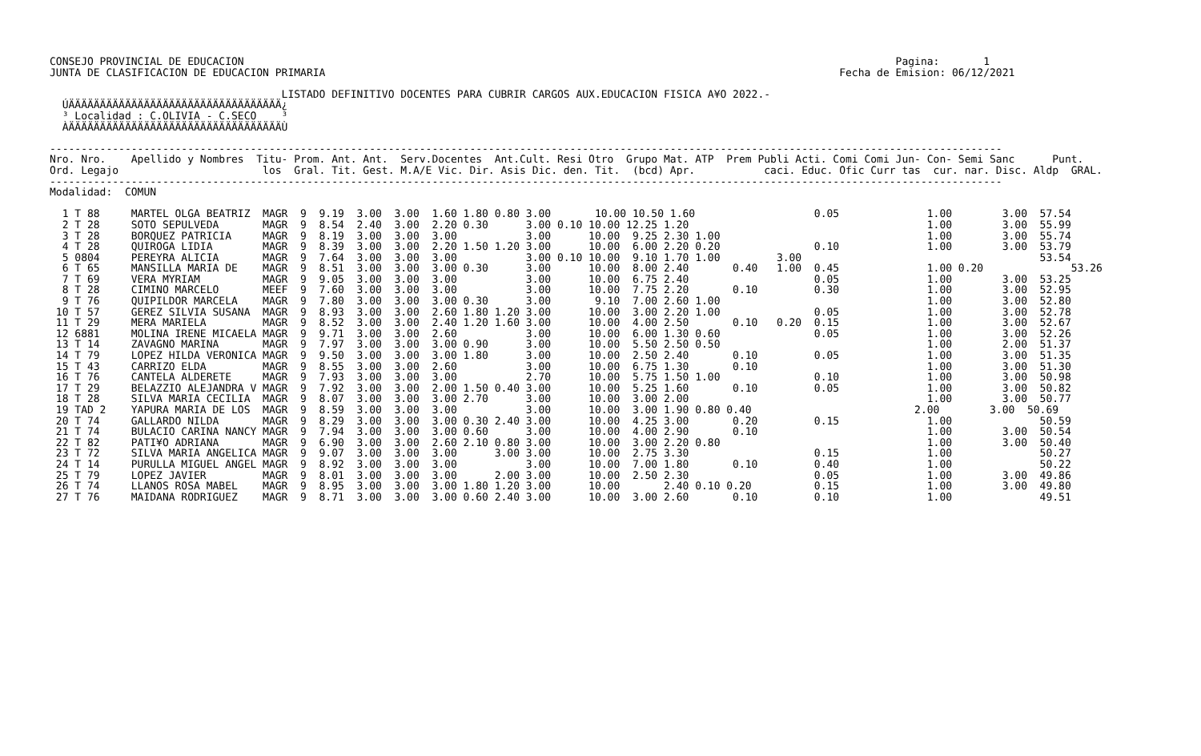CONSEJO PROVINCIAL DE EDUCACION                                                                                                        Pagina:       1
JUNTA DE CLASIFICACION DE EDUCACION PRIMARIA                                                                                  Fecha de Emision: 06/12/2021

                                     LISTADO DEFINITIVO DOCENTES PARA CUBRIR CARGOS AUX.EDUCACION FISICA A¥O 2022.-
  ÚÄÄÄÄÄÄÄÄÄÄÄÄÄÄÄÄÄÄÄÄÄÄÄÄÄÄÄÄÄÄÄÄÄÄ¿
  ³ Localidad : C.OLIVIA - C.SECO    ³
  ÀÄÄÄÄÄÄÄÄÄÄÄÄÄÄÄÄÄÄÄÄÄÄÄÄÄÄÄÄÄÄÄÄÄÄÙ

--------------------------------------------------------------------------------------------------------------------------------------------------------
Nro. Nro.    Apellido y Nombres  Titu- Prom. Ant. Ant.  Serv.Docentes  Ant.Cult. Resi Otro  Grupo Mat. ATP  Prem Publi Acti. Comi Comi Jun- Con- Semi Sanc      Punt.
Ord. Legajo                       los  Gral. Tit. Gest. M.A/E Vic. Dir. Asis Dic. den. Tit.  (bcd) Apr.           caci. Educ. Ofic Curr tas  cur. nar. Disc. Aldp  GRAL.
--------------------------------------------------------------------------------------------------------------------------------------------------------
Modalidad:  COMUN

  1 T 88     MARTEL OLGA BEATRIZ  MAGR  9  9.19  3.00  3.00  1.60 1.80 0.80 3.00       10.00 10.50 1.60                   0.05              1.00        3.00  57.54
  2 T 28     SOTO SEPULVEDA       MAGR  9  8.54  2.40  3.00  2.20 0.30      3.00 0.10 10.00 12.25 1.20                                      1.00        3.00  55.99
  3 T 28     BORQUEZ PATRICIA     MAGR  9  8.19  3.00  3.00  3.00           3.00      10.00  9.25 2.30 1.00                                 1.00        3.00  55.74
  4 T 28     QUIROGA LIDIA        MAGR  9  8.39  3.00  3.00  2.20 1.50 1.20 3.00      10.00  6.00 2.20 0.20               0.10              1.00        3.00  53.79
  5 0804     PEREYRA ALICIA       MAGR  9  7.64  3.00  3.00  3.00           3.00 0.10 10.00  9.10 1.70 1.00         3.00                                      53.54
  6 T 65     MANSILLA MARIA DE    MAGR  9  8.51  3.00  3.00  3.00 0.30      3.00      10.00  8.00 2.40       0.40   1.00  0.45              1.00 0.20              53.26
  7 T 69     VERA MYRIAM          MAGR  9  9.05  3.00  3.00  3.00           3.00      10.00  6.75 2.40                    0.05              1.00        3.00  53.25
  8 T 28     CIMINO MARCELO       MEEF  9  7.60  3.00  3.00  3.00           3.00      10.00  7.75 2.20       0.10         0.30              1.00        3.00  52.95
  9 T 76     QUIPILDOR MARCELA    MAGR  9  7.80  3.00  3.00  3.00 0.30      3.00       9.10  7.00 2.60 1.00                                 1.00        3.00  52.80
 10 T 57     GEREZ SILVIA SUSANA  MAGR  9  8.93  3.00  3.00  2.60 1.80 1.20 3.00      10.00  3.00 2.20 1.00               0.05              1.00        3.00  52.78
 11 T 29     MERA MARIELA         MAGR  9  8.52  3.00  3.00  2.40 1.20 1.60 3.00      10.00  4.00 2.50       0.10   0.20  0.15              1.00        3.00  52.67
 12 6881     MOLINA IRENE MICAELA MAGR  9  9.71  3.00  3.00  2.60           3.00      10.00  6.00 1.30 0.60               0.05              1.00        3.00  52.26
 13 T 14     ZAVAGNO MARINA       MAGR  9  7.97  3.00  3.00  3.00 0.90      3.00      10.00  5.50 2.50 0.50                                 1.00        2.00  51.37
 14 T 79     LOPEZ HILDA VERONICA MAGR  9  9.50  3.00  3.00  3.00 1.80      3.00      10.00  2.50 2.40       0.10         0.05              1.00        3.00  51.35
 15 T 43     CARRIZO ELDA         MAGR  9  8.55  3.00  3.00  2.60           3.00      10.00  6.75 1.30       0.10                           1.00        3.00  51.30
 16 T 76     CANTELA ALDERETE     MAGR  9  7.93  3.00  3.00  3.00           2.70      10.00  5.75 1.50 1.00               0.10              1.00        3.00  50.98
 17 T 29     BELAZZIO ALEJANDRA V MAGR  9  7.92  3.00  3.00  2.00 1.50 0.40 3.00      10.00  5.25 1.60       0.10         0.05              1.00        3.00  50.82
 18 T 28     SILVA MARIA CECILIA  MAGR  9  8.07  3.00  3.00  3.00 2.70      3.00      10.00  3.00 2.00                                      1.00        3.00  50.77
 19 TAD 2    YAPURA MARIA DE LOS  MAGR  9  8.59  3.00  3.00  3.00           3.00      10.00  3.00 1.90 0.80 0.40                          2.00        3.00  50.69
 20 T 74     GALLARDO NILDA       MAGR  9  8.29  3.00  3.00  3.00 0.30 2.40 3.00      10.00  4.25 3.00       0.20         0.15              1.00              50.59
 21 T 74     BULACIO CARINA NANCY MAGR  9  7.94  3.00  3.00  3.00 0.60      3.00      10.00  4.00 2.90       0.10                           1.00        3.00  50.54
 22 T 82     PATI¥O ADRIANA       MAGR  9  6.90  3.00  3.00  2.60 2.10 0.80 3.00      10.00  3.00 2.20 0.80                                 1.00        3.00  50.40
 23 T 72     SILVA MARIA ANGELICA MAGR  9  9.07  3.00  3.00  3.00      3.00 3.00      10.00  2.75 3.30                    0.15              1.00              50.27
 24 T 14     PURULLA MIGUEL ANGEL MAGR  9  8.92  3.00  3.00  3.00           3.00      10.00  7.00 1.80       0.10         0.40              1.00              50.22
 25 T 79     LOPEZ JAVIER         MAGR  9  8.01  3.00  3.00  3.00      2.00 3.00      10.00  2.50 2.30                    0.05              1.00        3.00  49.86
 26 T 74     LLANOS ROSA MABEL    MAGR  9  8.95  3.00  3.00  3.00 1.80 1.20 3.00      10.00       2.40 0.10 0.20          0.15              1.00        3.00  49.80
 27 T 76     MAIDANA RODRIGUEZ    MAGR  9  8.71  3.00  3.00  3.00 0.60 2.40 3.00      10.00  3.00 2.60       0.10         0.10              1.00              49.51